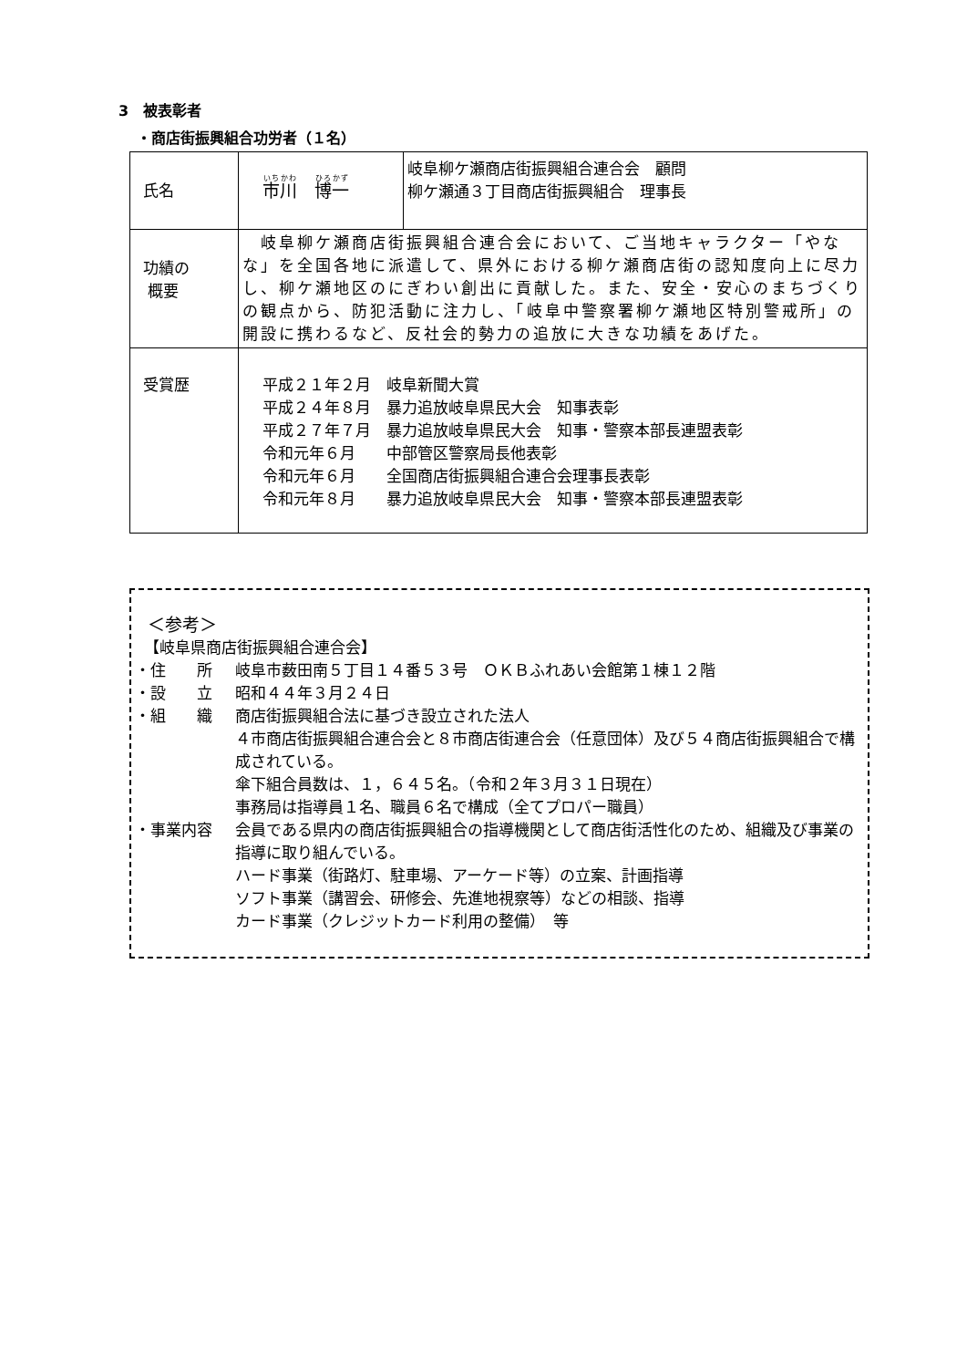3　被表彰者
・商店街振興組合功労者（１名）
| 氏名 | 市川 博一 | 岐阜柳ケ瀬商店街振興組合連合会 顧問 柳ケ瀬通３丁目商店街振興組合 理事長 |
| 功績の 概要 | 岐阜柳ケ瀬商店街振興組合連合会において、ご当地キャラクター「やなな」を全国各地に派遣して、県外における柳ケ瀬商店街の認知度向上に尽力し、柳ケ瀬地区のにぎわい創出に貢献した。また、安全・安心のまちづくりの観点から、防犯活動に注力し、「岐阜中警察署柳ケ瀬地区特別警戒所」の開設に携わるなど、反社会的勢力の追放に大きな功績をあげた。 | |
| 受賞歴 | 平成２１年２月 岐阜新聞大賞 平成２４年８月 暴力追放岐阜県民大会 知事表彰 平成２７年７月 暴力追放岐阜県民大会 知事・警察本部長連盟表彰 令和元年６月 中部管区警察局長他表彰 令和元年６月 全国商店街振興組合連合会理事長表彰 令和元年８月 暴力追放岐阜県民大会 知事・警察本部長連盟表彰 | |
＜参考＞
【岐阜県商店街振興組合連合会】
・住　　所 岐阜市薮田南５丁目１４番５３号　ＯＫＢふれあい会館第１棟１２階
・設　　立 昭和４４年３月２４日
・組　　織 商店街振興組合法に基づき設立された法人
４市商店街振興組合連合会と８市商店街連合会（任意団体）及び５４商店街振興組合で構成されている。
傘下組合員数は、１，６４５名。（令和２年３月３１日現在）
事務局は指導員１名、職員６名で構成（全てプロパー職員）
・事業内容 会員である県内の商店街振興組合の指導機関として商店街活性化のため、組織及び事業の指導に取り組んでいる。
ハード事業（街路灯、駐車場、アーケード等）の立案、計画指導
ソフト事業（講習会、研修会、先進地視察等）などの相談、指導
カード事業（クレジットカード利用の整備）　等